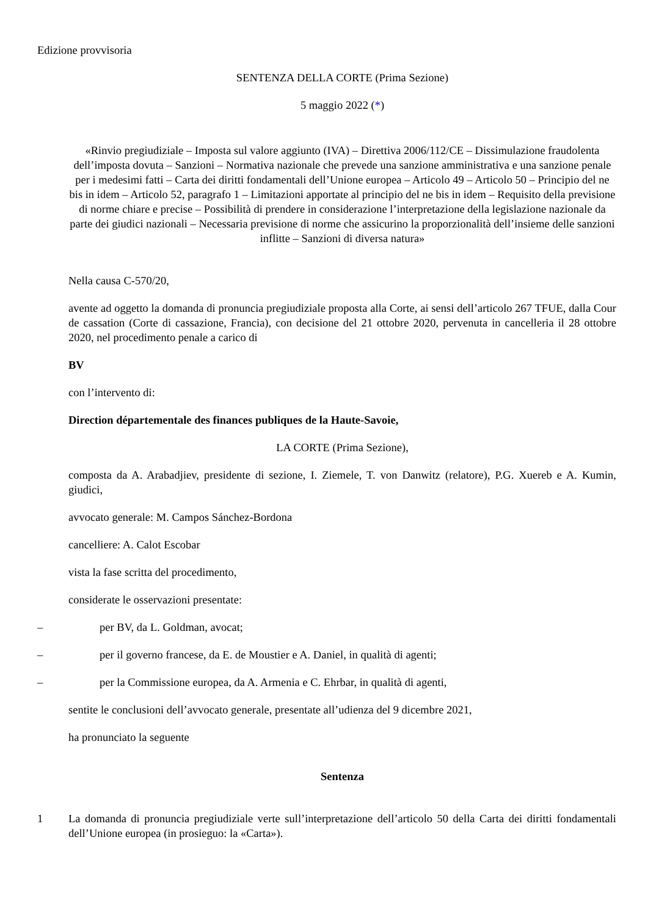Edizione provvisoria
SENTENZA DELLA CORTE (Prima Sezione)
5 maggio 2022 (*)
«Rinvio pregiudiziale – Imposta sul valore aggiunto (IVA) – Direttiva 2006/112/CE – Dissimulazione fraudolenta dell’imposta dovuta – Sanzioni – Normativa nazionale che prevede una sanzione amministrativa e una sanzione penale per i medesimi fatti – Carta dei diritti fondamentali dell’Unione europea – Articolo 49 – Articolo 50 – Principio del ne bis in idem – Articolo 52, paragrafo 1 – Limitazioni apportate al principio del ne bis in idem – Requisito della previsione di norme chiare e precise – Possibilità di prendere in considerazione l’interpretazione della legislazione nazionale da parte dei giudici nazionali – Necessaria previsione di norme che assicurino la proporzionalità dell’insieme delle sanzioni inflitte – Sanzioni di diversa natura»
Nella causa C‑570/20,
avente ad oggetto la domanda di pronuncia pregiudiziale proposta alla Corte, ai sensi dell’articolo 267 TFUE, dalla Cour de cassation (Corte di cassazione, Francia), con decisione del 21 ottobre 2020, pervenuta in cancelleria il 28 ottobre 2020, nel procedimento penale a carico di
BV
con l’intervento di:
Direction départementale des finances publiques de la Haute-Savoie,
LA CORTE (Prima Sezione),
composta da A. Arabadjiev, presidente di sezione, I. Ziemele, T. von Danwitz (relatore), P.G. Xuereb e A. Kumin, giudici,
avvocato generale: M. Campos Sánchez-Bordona
cancelliere: A. Calot Escobar
vista la fase scritta del procedimento,
considerate le osservazioni presentate:
– per BV, da L. Goldman, avocat;
– per il governo francese, da E. de Moustier e A. Daniel, in qualità di agenti;
– per la Commissione europea, da A. Armenia e C. Ehrbar, in qualità di agenti,
sentite le conclusioni dell’avvocato generale, presentate all’udienza del 9 dicembre 2021,
ha pronunciato la seguente
Sentenza
1 La domanda di pronuncia pregiudiziale verte sull’interpretazione dell’articolo 50 della Carta dei diritti fondamentali dell’Unione europea (in prosieguo: la «Carta»).